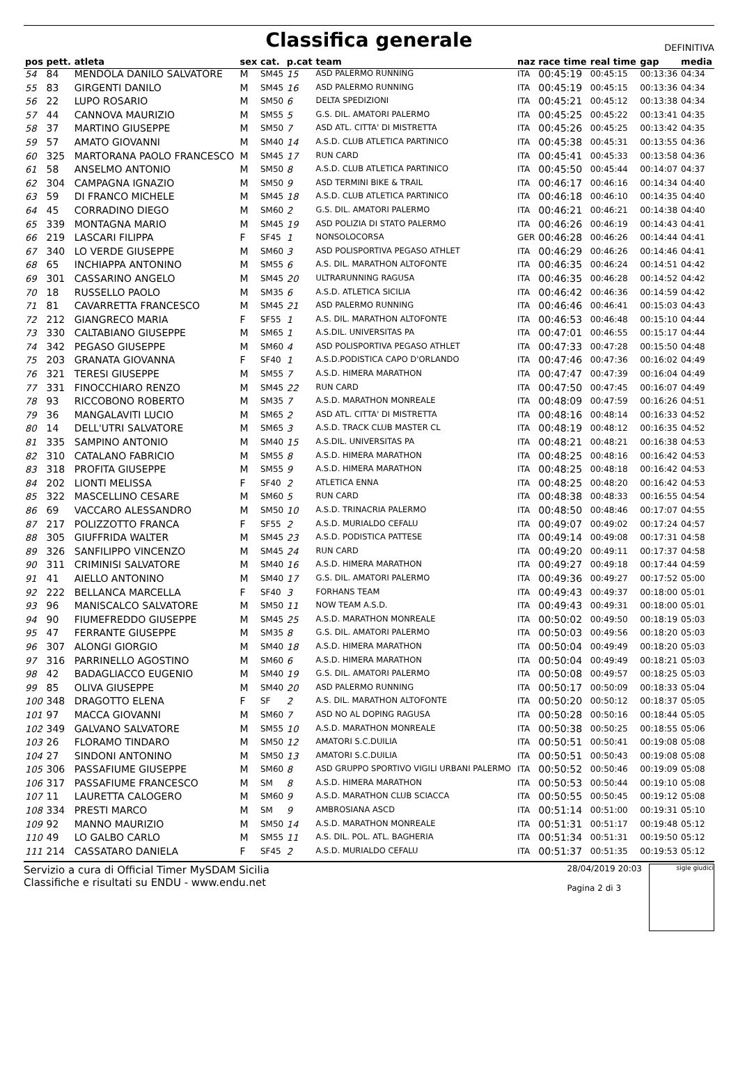Classifica generale
DEFINITIVA
| pos | pett. | atleta | sex | cat. | p.cat | team | naz | race time | real time | gap | media |
| --- | --- | --- | --- | --- | --- | --- | --- | --- | --- | --- | --- |
| 54 | 84 | MENDOLA DANILO SALVATORE | M | SM45 | 15 | ASD PALERMO RUNNING | ITA | 00:45:19 | 00:45:15 | 00:13:36 | 04:34 |
| 55 | 83 | GIRGENTI DANILO | M | SM45 | 16 | ASD PALERMO RUNNING | ITA | 00:45:19 | 00:45:15 | 00:13:36 | 04:34 |
| 56 | 22 | LUPO ROSARIO | M | SM50 | 6 | DELTA SPEDIZIONI | ITA | 00:45:21 | 00:45:12 | 00:13:38 | 04:34 |
| 57 | 44 | CANNOVA MAURIZIO | M | SM55 | 5 | G.S. DIL. AMATORI PALERMO | ITA | 00:45:25 | 00:45:22 | 00:13:41 | 04:35 |
| 58 | 37 | MARTINO GIUSEPPE | M | SM50 | 7 | ASD ATL. CITTA' DI MISTRETTA | ITA | 00:45:26 | 00:45:25 | 00:13:42 | 04:35 |
| 59 | 57 | AMATO GIOVANNI | M | SM40 | 14 | A.S.D. CLUB ATLETICA PARTINICO | ITA | 00:45:38 | 00:45:31 | 00:13:55 | 04:36 |
| 60 | 325 | MARTORANA PAOLO FRANCESCO | M | SM45 | 17 | RUN CARD | ITA | 00:45:41 | 00:45:33 | 00:13:58 | 04:36 |
| 61 | 58 | ANSELMO ANTONIO | M | SM50 | 8 | A.S.D. CLUB ATLETICA PARTINICO | ITA | 00:45:50 | 00:45:44 | 00:14:07 | 04:37 |
| 62 | 304 | CAMPAGNA IGNAZIO | M | SM50 | 9 | ASD TERMINI BIKE & TRAIL | ITA | 00:46:17 | 00:46:16 | 00:14:34 | 04:40 |
| 63 | 59 | DI FRANCO MICHELE | M | SM45 | 18 | A.S.D. CLUB ATLETICA PARTINICO | ITA | 00:46:18 | 00:46:10 | 00:14:35 | 04:40 |
| 64 | 45 | CORRADINO DIEGO | M | SM60 | 2 | G.S. DIL. AMATORI PALERMO | ITA | 00:46:21 | 00:46:21 | 00:14:38 | 04:40 |
| 65 | 339 | MONTAGNA MARIO | M | SM45 | 19 | ASD POLIZIA DI STATO PALERMO | ITA | 00:46:26 | 00:46:19 | 00:14:43 | 04:41 |
| 66 | 219 | LASCARI FILIPPA | F | SF45 | 1 | NONSOLOCORSA | GER | 00:46:28 | 00:46:26 | 00:14:44 | 04:41 |
| 67 | 340 | LO VERDE GIUSEPPE | M | SM60 | 3 | ASD POLISPORTIVA PEGASO ATHLET | ITA | 00:46:29 | 00:46:26 | 00:14:46 | 04:41 |
| 68 | 65 | INCHIAPPA ANTONINO | M | SM55 | 6 | A.S. DIL. MARATHON ALTOFONTE | ITA | 00:46:35 | 00:46:24 | 00:14:51 | 04:42 |
| 69 | 301 | CASSARINO ANGELO | M | SM45 | 20 | ULTRARUNNING RAGUSA | ITA | 00:46:35 | 00:46:28 | 00:14:52 | 04:42 |
| 70 | 18 | RUSSELLO PAOLO | M | SM35 | 6 | A.S.D. ATLETICA SICILIA | ITA | 00:46:42 | 00:46:36 | 00:14:59 | 04:42 |
| 71 | 81 | CAVARRETTA FRANCESCO | M | SM45 | 21 | ASD PALERMO RUNNING | ITA | 00:46:46 | 00:46:41 | 00:15:03 | 04:43 |
| 72 | 212 | GIANGRECO MARIA | F | SF55 | 1 | A.S. DIL. MARATHON ALTOFONTE | ITA | 00:46:53 | 00:46:48 | 00:15:10 | 04:44 |
| 73 | 330 | CALTABIANO GIUSEPPE | M | SM65 | 1 | A.S.DIL. UNIVERSITAS PA | ITA | 00:47:01 | 00:46:55 | 00:15:17 | 04:44 |
| 74 | 342 | PEGASO GIUSEPPE | M | SM60 | 4 | ASD POLISPORTIVA PEGASO ATHLET | ITA | 00:47:33 | 00:47:28 | 00:15:50 | 04:48 |
| 75 | 203 | GRANATA GIOVANNA | F | SF40 | 1 | A.S.D.PODISTICA CAPO D'ORLANDO | ITA | 00:47:46 | 00:47:36 | 00:16:02 | 04:49 |
| 76 | 321 | TERESI GIUSEPPE | M | SM55 | 7 | A.S.D. HIMERA MARATHON | ITA | 00:47:47 | 00:47:39 | 00:16:04 | 04:49 |
| 77 | 331 | FINOCCHIARO RENZO | M | SM45 | 22 | RUN CARD | ITA | 00:47:50 | 00:47:45 | 00:16:07 | 04:49 |
| 78 | 93 | RICCOBONO ROBERTO | M | SM35 | 7 | A.S.D. MARATHON MONREALE | ITA | 00:48:09 | 00:47:59 | 00:16:26 | 04:51 |
| 79 | 36 | MANGALAVITI LUCIO | M | SM65 | 2 | ASD ATL. CITTA' DI MISTRETTA | ITA | 00:48:16 | 00:48:14 | 00:16:33 | 04:52 |
| 80 | 14 | DELL'UTRI SALVATORE | M | SM65 | 3 | A.S.D. TRACK CLUB MASTER CL | ITA | 00:48:19 | 00:48:12 | 00:16:35 | 04:52 |
| 81 | 335 | SAMPINO ANTONIO | M | SM40 | 15 | A.S.DIL. UNIVERSITAS PA | ITA | 00:48:21 | 00:48:21 | 00:16:38 | 04:53 |
| 82 | 310 | CATALANO FABRICIO | M | SM55 | 8 | A.S.D. HIMERA MARATHON | ITA | 00:48:25 | 00:48:16 | 00:16:42 | 04:53 |
| 83 | 318 | PROFITA GIUSEPPE | M | SM55 | 9 | A.S.D. HIMERA MARATHON | ITA | 00:48:25 | 00:48:18 | 00:16:42 | 04:53 |
| 84 | 202 | LIONTI MELISSA | F | SF40 | 2 | ATLETICA ENNA | ITA | 00:48:25 | 00:48:20 | 00:16:42 | 04:53 |
| 85 | 322 | MASCELLINO CESARE | M | SM60 | 5 | RUN CARD | ITA | 00:48:38 | 00:48:33 | 00:16:55 | 04:54 |
| 86 | 69 | VACCARO ALESSANDRO | M | SM50 | 10 | A.S.D. TRINACRIA PALERMO | ITA | 00:48:50 | 00:48:46 | 00:17:07 | 04:55 |
| 87 | 217 | POLIZZOTTO FRANCA | F | SF55 | 2 | A.S.D. MURIALDO CEFALU | ITA | 00:49:07 | 00:49:02 | 00:17:24 | 04:57 |
| 88 | 305 | GIUFFRIDA WALTER | M | SM45 | 23 | A.S.D. PODISTICA PATTESE | ITA | 00:49:14 | 00:49:08 | 00:17:31 | 04:58 |
| 89 | 326 | SANFILIPPO VINCENZO | M | SM45 | 24 | RUN CARD | ITA | 00:49:20 | 00:49:11 | 00:17:37 | 04:58 |
| 90 | 311 | CRIMINISI SALVATORE | M | SM40 | 16 | A.S.D. HIMERA MARATHON | ITA | 00:49:27 | 00:49:18 | 00:17:44 | 04:59 |
| 91 | 41 | AIELLO ANTONINO | M | SM40 | 17 | G.S. DIL. AMATORI PALERMO | ITA | 00:49:36 | 00:49:27 | 00:17:52 | 05:00 |
| 92 | 222 | BELLANCA MARCELLA | F | SF40 | 3 | FORHANS TEAM | ITA | 00:49:43 | 00:49:37 | 00:18:00 | 05:01 |
| 93 | 96 | MANISCALCO SALVATORE | M | SM50 | 11 | NOW TEAM A.S.D. | ITA | 00:49:43 | 00:49:31 | 00:18:00 | 05:01 |
| 94 | 90 | FIUMEFREDDO GIUSEPPE | M | SM45 | 25 | A.S.D. MARATHON MONREALE | ITA | 00:50:02 | 00:49:50 | 00:18:19 | 05:03 |
| 95 | 47 | FERRANTE GIUSEPPE | M | SM35 | 8 | G.S. DIL. AMATORI PALERMO | ITA | 00:50:03 | 00:49:56 | 00:18:20 | 05:03 |
| 96 | 307 | ALONGI GIORGIO | M | SM40 | 18 | A.S.D. HIMERA MARATHON | ITA | 00:50:04 | 00:49:49 | 00:18:20 | 05:03 |
| 97 | 316 | PARRINELLO AGOSTINO | M | SM60 | 6 | A.S.D. HIMERA MARATHON | ITA | 00:50:04 | 00:49:49 | 00:18:21 | 05:03 |
| 98 | 42 | BADAGLIACCO EUGENIO | M | SM40 | 19 | G.S. DIL. AMATORI PALERMO | ITA | 00:50:08 | 00:49:57 | 00:18:25 | 05:03 |
| 99 | 85 | OLIVA GIUSEPPE | M | SM40 | 20 | ASD PALERMO RUNNING | ITA | 00:50:17 | 00:50:09 | 00:18:33 | 05:04 |
| 100 | 348 | DRAGOTTO ELENA | F | SF | 2 | A.S. DIL. MARATHON ALTOFONTE | ITA | 00:50:20 | 00:50:12 | 00:18:37 | 05:05 |
| 101 | 97 | MACCA GIOVANNI | M | SM60 | 7 | ASD NO AL DOPING RAGUSA | ITA | 00:50:28 | 00:50:16 | 00:18:44 | 05:05 |
| 102 | 349 | GALVANO SALVATORE | M | SM55 | 10 | A.S.D. MARATHON MONREALE | ITA | 00:50:38 | 00:50:25 | 00:18:55 | 05:06 |
| 103 | 26 | FLORAMO TINDARO | M | SM50 | 12 | AMATORI S.C.DUILIA | ITA | 00:50:51 | 00:50:41 | 00:19:08 | 05:08 |
| 104 | 27 | SINDONI ANTONINO | M | SM50 | 13 | AMATORI S.C.DUILIA | ITA | 00:50:51 | 00:50:43 | 00:19:08 | 05:08 |
| 105 | 306 | PASSAFIUME GIUSEPPE | M | SM60 | 8 | ASD GRUPPO SPORTIVO VIGILI URBANI PALERMO | ITA | 00:50:52 | 00:50:46 | 00:19:09 | 05:08 |
| 106 | 317 | PASSAFIUME FRANCESCO | M | SM | 8 | A.S.D. HIMERA MARATHON | ITA | 00:50:53 | 00:50:44 | 00:19:10 | 05:08 |
| 107 | 11 | LAURETTA CALOGERO | M | SM60 | 9 | A.S.D. MARATHON CLUB SCIACCA | ITA | 00:50:55 | 00:50:45 | 00:19:12 | 05:08 |
| 108 | 334 | PRESTI MARCO | M | SM | 9 | AMBROSIANA ASCD | ITA | 00:51:14 | 00:51:00 | 00:19:31 | 05:10 |
| 109 | 92 | MANNO MAURIZIO | M | SM50 | 14 | A.S.D. MARATHON MONREALE | ITA | 00:51:31 | 00:51:17 | 00:19:48 | 05:12 |
| 110 | 49 | LO GALBO CARLO | M | SM55 | 11 | A.S. DIL. POL. ATL. BAGHERIA | ITA | 00:51:34 | 00:51:31 | 00:19:50 | 05:12 |
| 111 | 214 | CASSATARO DANIELA | F | SF45 | 2 | A.S.D. MURIALDO CEFALU | ITA | 00:51:37 | 00:51:35 | 00:19:53 | 05:12 |
Servizio a cura di Official Timer MySDAM Sicilia
Classifiche e risultati su ENDU - www.endu.net
28/04/2019 20:03
Pagina 2 di 3
sigle giudici